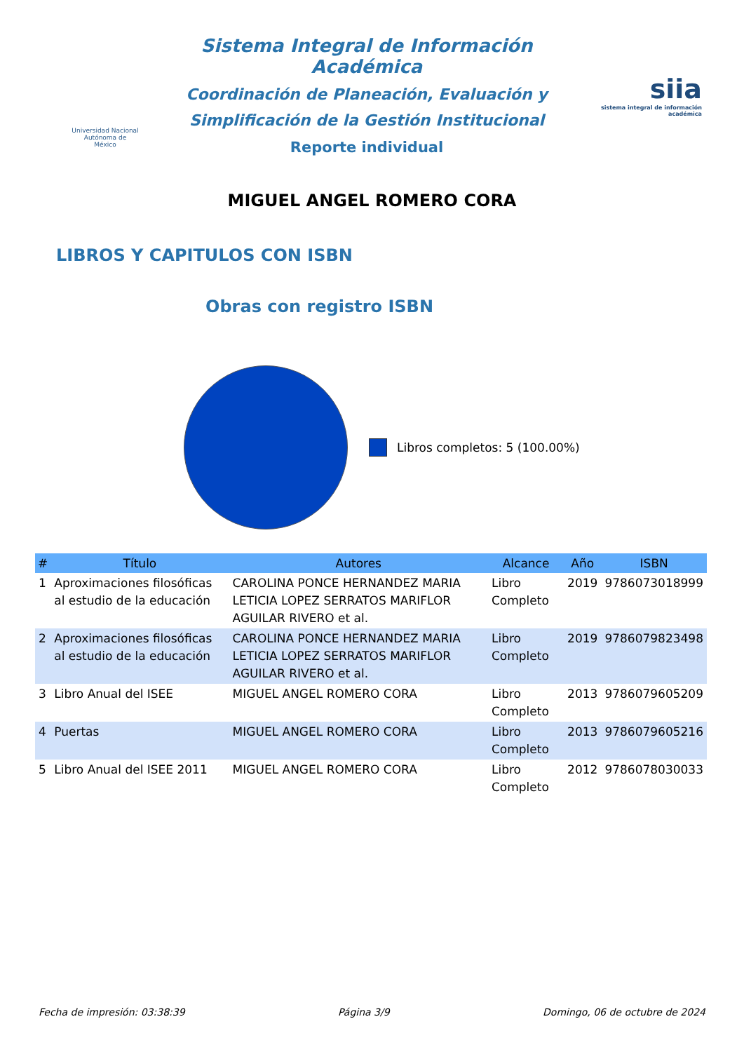Universidad Nacional
Autónoma de
México
Sistema Integral de Información Académica
Coordinación de Planeación, Evaluación y
Simplificación de la Gestión Institucional
Reporte individual
siia
sistema integral de información académica
MIGUEL ANGEL ROMERO CORA
LIBROS Y CAPITULOS CON ISBN
Obras con registro ISBN
Libros completos: 5 (100.00%)
| # | Título | Autores | Alcance | Año | ISBN |
| --- | --- | --- | --- | --- | --- |
| 1 | Aproximaciones filosóficas al estudio de la educación | CAROLINA PONCE HERNANDEZ MARIA LETICIA LOPEZ SERRATOS MARIFLOR AGUILAR RIVERO et al. | Libro Completo | 2019 | 9786073018999 |
| 2 | Aproximaciones filosóficas al estudio de la educación | CAROLINA PONCE HERNANDEZ MARIA LETICIA LOPEZ SERRATOS MARIFLOR AGUILAR RIVERO et al. | Libro Completo | 2019 | 9786079823498 |
| 3 | Libro Anual del ISEE | MIGUEL ANGEL ROMERO CORA | Libro Completo | 2013 | 9786079605209 |
| 4 | Puertas | MIGUEL ANGEL ROMERO CORA | Libro Completo | 2013 | 9786079605216 |
| 5 | Libro Anual del ISEE 2011 | MIGUEL ANGEL ROMERO CORA | Libro Completo | 2012 | 9786078030033 |
Fecha de impresión: 03:38:39 Página 3/9 Domingo, 06 de octubre de 2024